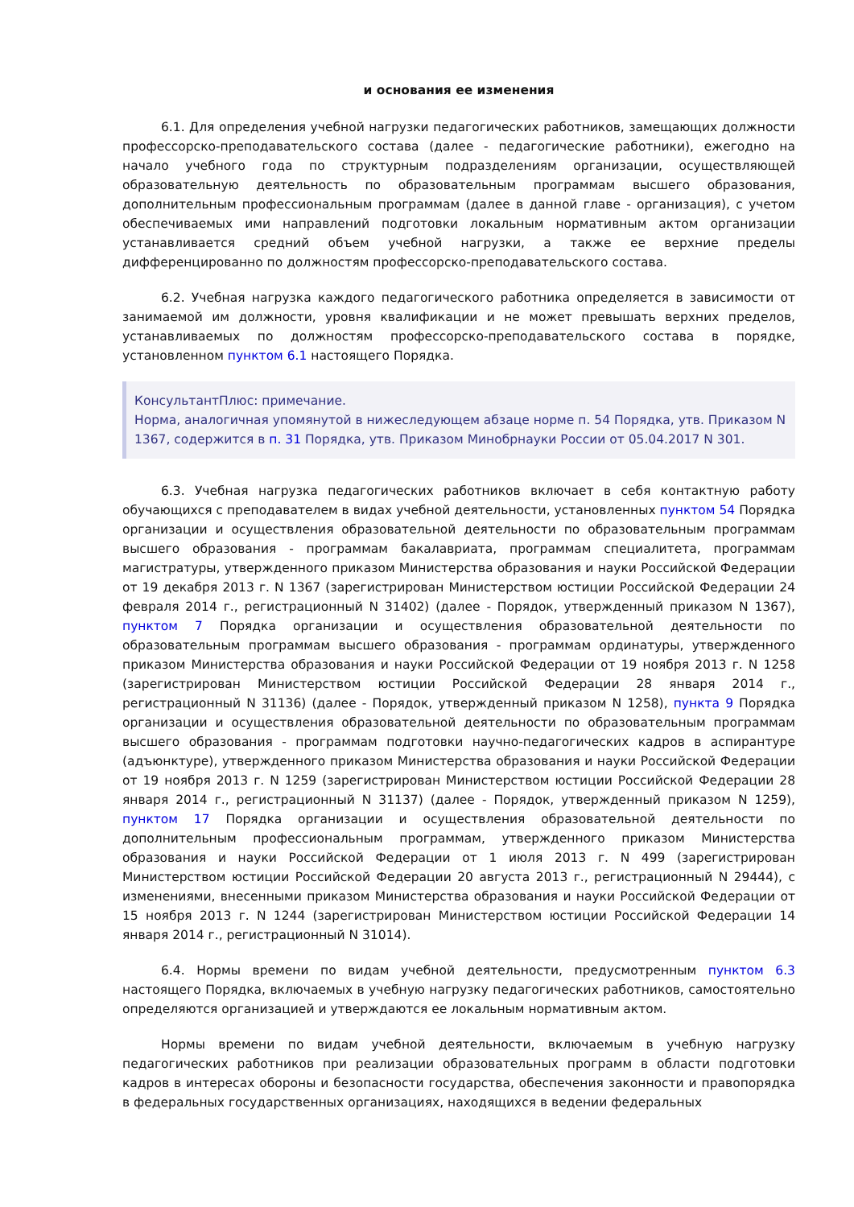и основания ее изменения
6.1. Для определения учебной нагрузки педагогических работников, замещающих должности профессорско-преподавательского состава (далее - педагогические работники), ежегодно на начало учебного года по структурным подразделениям организации, осуществляющей образовательную деятельность по образовательным программам высшего образования, дополнительным профессиональным программам (далее в данной главе - организация), с учетом обеспечиваемых ими направлений подготовки локальным нормативным актом организации устанавливается средний объем учебной нагрузки, а также ее верхние пределы дифференцированно по должностям профессорско-преподавательского состава.
6.2. Учебная нагрузка каждого педагогического работника определяется в зависимости от занимаемой им должности, уровня квалификации и не может превышать верхних пределов, устанавливаемых по должностям профессорско-преподавательского состава в порядке, установленном пунктом 6.1 настоящего Порядка.
КонсультантПлюс: примечание.
Норма, аналогичная упомянутой в нижеследующем абзаце норме п. 54 Порядка, утв. Приказом N 1367, содержится в п. 31 Порядка, утв. Приказом Минобрнауки России от 05.04.2017 N 301.
6.3. Учебная нагрузка педагогических работников включает в себя контактную работу обучающихся с преподавателем в видах учебной деятельности, установленных пунктом 54 Порядка организации и осуществления образовательной деятельности по образовательным программам высшего образования - программам бакалавриата, программам специалитета, программам магистратуры, утвержденного приказом Министерства образования и науки Российской Федерации от 19 декабря 2013 г. N 1367 (зарегистрирован Министерством юстиции Российской Федерации 24 февраля 2014 г., регистрационный N 31402) (далее - Порядок, утвержденный приказом N 1367), пунктом 7 Порядка организации и осуществления образовательной деятельности по образовательным программам высшего образования - программам ординатуры, утвержденного приказом Министерства образования и науки Российской Федерации от 19 ноября 2013 г. N 1258 (зарегистрирован Министерством юстиции Российской Федерации 28 января 2014 г., регистрационный N 31136) (далее - Порядок, утвержденный приказом N 1258), пункта 9 Порядка организации и осуществления образовательной деятельности по образовательным программам высшего образования - программам подготовки научно-педагогических кадров в аспирантуре (адъюнктуре), утвержденного приказом Министерства образования и науки Российской Федерации от 19 ноября 2013 г. N 1259 (зарегистрирован Министерством юстиции Российской Федерации 28 января 2014 г., регистрационный N 31137) (далее - Порядок, утвержденный приказом N 1259), пунктом 17 Порядка организации и осуществления образовательной деятельности по дополнительным профессиональным программам, утвержденного приказом Министерства образования и науки Российской Федерации от 1 июля 2013 г. N 499 (зарегистрирован Министерством юстиции Российской Федерации 20 августа 2013 г., регистрационный N 29444), с изменениями, внесенными приказом Министерства образования и науки Российской Федерации от 15 ноября 2013 г. N 1244 (зарегистрирован Министерством юстиции Российской Федерации 14 января 2014 г., регистрационный N 31014).
6.4. Нормы времени по видам учебной деятельности, предусмотренным пунктом 6.3 настоящего Порядка, включаемых в учебную нагрузку педагогических работников, самостоятельно определяются организацией и утверждаются ее локальным нормативным актом.
Нормы времени по видам учебной деятельности, включаемым в учебную нагрузку педагогических работников при реализации образовательных программ в области подготовки кадров в интересах обороны и безопасности государства, обеспечения законности и правопорядка в федеральных государственных организациях, находящихся в ведении федеральных